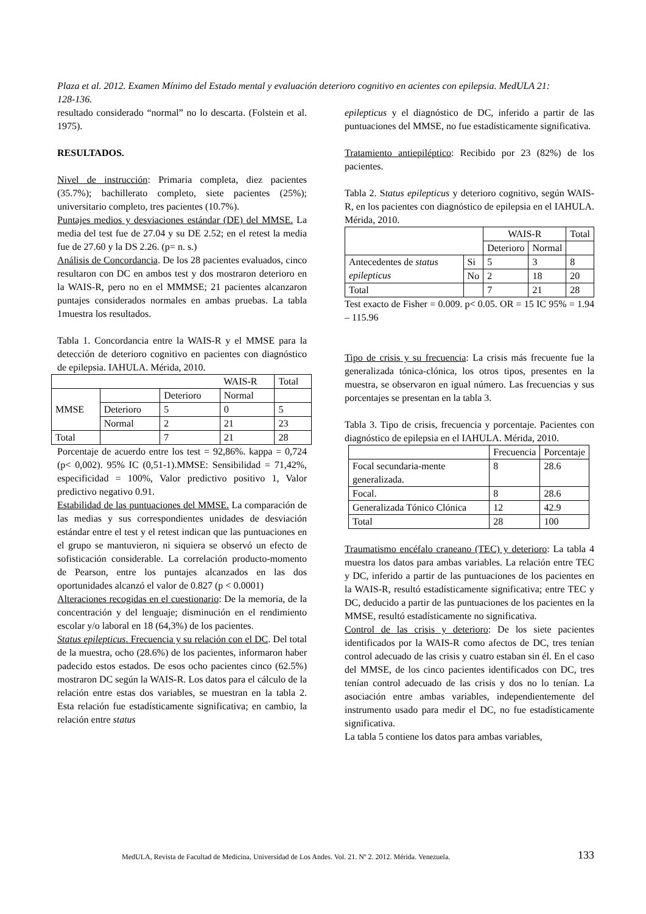Plaza et al. 2012. Examen Mínimo del Estado mental y evaluación deterioro cognitivo en acientes con epilepsia. MedULA 21: 128-136.
resultado considerado “normal” no lo descarta. (Folstein et al. 1975).
RESULTADOS.
Nivel de instrucción: Primaria completa, diez pacientes (35.7%); bachillerato completo, siete pacientes (25%); universitario completo, tres pacientes (10.7%).
Puntajes medios y desviaciones estándar (DE) del MMSE. La media del test fue de 27.04 y su DE 2.52; en el retest la media fue de 27.60 y la DS 2.26. (p= n. s.)
Análisis de Concordancia. De los 28 pacientes evaluados, cinco resultaron con DC en ambos test y dos mostraron deterioro en la WAIS-R, pero no en el MMMSE; 21 pacientes alcanzaron puntajes considerados normales en ambas pruebas. La tabla 1muestra los resultados.
Tabla 1. Concordancia entre la WAIS-R y el MMSE para la detección de deterioro cognitivo en pacientes con diagnóstico de epilepsia. IAHULA. Mérida, 2010.
| | | | WAIS-R | Total |
| MMSE | | Deterioro | Normal | |
| | Deterioro | 5 | 0 | 5 |
| | Normal | 2 | 21 | 23 |
| Total | | 7 | 21 | 28 |
Porcentaje de acuerdo entre los test = 92,86%. kappa = 0,724 (p< 0,002). 95% IC (0,51-1).MMSE: Sensibilidad = 71,42%, especificidad = 100%, Valor predictivo positivo 1, Valor predictivo negativo 0.91.
Estabilidad de las puntuaciones del MMSE. La comparación de las medias y sus correspondientes unidades de desviación estándar entre el test y el retest indican que las puntuaciones en el grupo se mantuvieron, ni siquiera se observó un efecto de sofisticación considerable. La correlación producto-momento de Pearson, entre los puntajes alcanzados en las dos oportunidades alcanzó el valor de 0.827 (p < 0.0001)
Alteraciones recogidas en el cuestionario: De la memoria, de la concentración y del lenguaje; disminución en el rendimiento escolar y/o laboral en 18 (64,3%) de los pacientes.
Status epilepticus. Frecuencia y su relación con el DC. Del total de la muestra, ocho (28.6%) de los pacientes, informaron haber padecido estos estados. De esos ocho pacientes cinco (62.5%) mostraron DC según la WAIS-R. Los datos para el cálculo de la relación entre estas dos variables, se muestran en la tabla 2. Esta relación fue estadísticamente significativa; en cambio, la relación entre status
epilepticus y el diagnóstico de DC, inferido a partir de las puntuaciones del MMSE, no fue estadísticamente significativa.
Tratamiento antiepiléptico: Recibido por 23 (82%) de los pacientes.
Tabla 2. Status epilepticus y deterioro cognitivo, según WAIS-R, en los pacientes con diagnóstico de epilepsia en el IAHULA. Mérida, 2010.
| | | WAIS-R | | Total |
| | | Deterioro | Normal | |
| Antecedentes de status epilepticus | Si | 5 | 3 | 8 |
| | No | 2 | 18 | 20 |
| Total | | 7 | 21 | 28 |
Test exacto de Fisher = 0.009. p< 0.05. OR = 15 IC 95% = 1.94 – 115.96
Tipo de crisis y su frecuencia: La crisis más frecuente fue la generalizada tónica-clónica, los otros tipos, presentes en la muestra, se observaron en igual número. Las frecuencias y sus porcentajes se presentan en la tabla 3.
Tabla 3. Tipo de crisis, frecuencia y porcentaje. Pacientes con diagnóstico de epilepsia en el IAHULA. Mérida, 2010.
| | Frecuencia | Porcentaje |
| Focal secundaria-mente generalizada. | 8 | 28.6 |
| Focal. | 8 | 28.6 |
| Generalizada Tónico Clónica | 12 | 42.9 |
| Total | 28 | 100 |
Traumatismo encéfalo craneano (TEC) y deterioro: La tabla 4 muestra los datos para ambas variables. La relación entre TEC y DC, inferido a partir de las puntuaciones de los pacientes en la WAIS-R, resultó estadísticamente significativa; entre TEC y DC, deducido a partir de las puntuaciones de los pacientes en la MMSE, resultó estadísticamente no significativa.
Control de las crisis y deterioro: De los siete pacientes identificados por la WAIS-R como afectos de DC, tres tenían control adecuado de las crisis y cuatro estaban sin él. En el caso del MMSE, de los cinco pacientes identificados con DC, tres tenían control adecuado de las crisis y dos no lo tenían. La asociación entre ambas variables, independientemente del instrumento usado para medir el DC, no fue estadísticamente significativa.
La tabla 5 contiene los datos para ambas variables,
MedULA, Revista de Facultad de Medicina, Universidad de Los Andes. Vol. 21. Nº 2. 2012. Mérida. Venezuela. 133